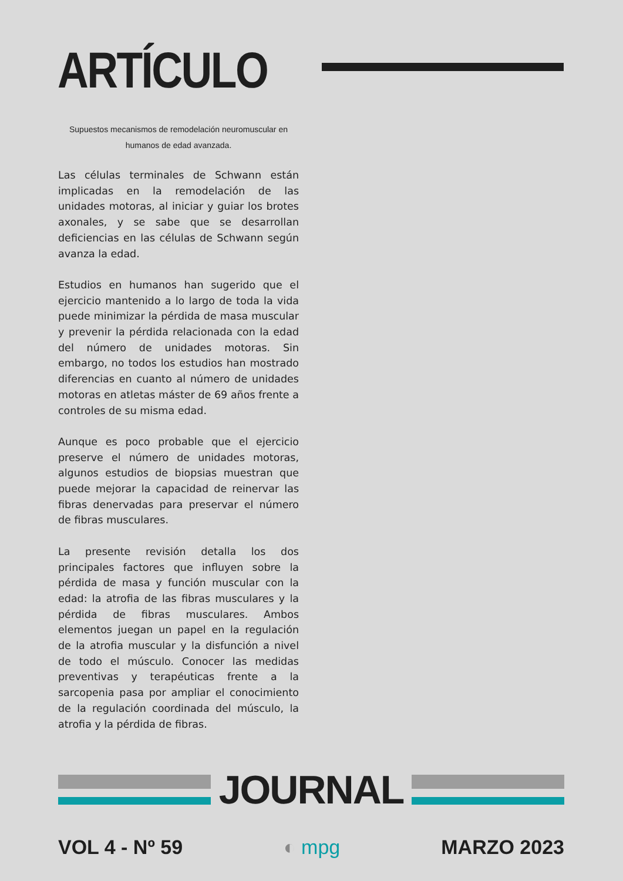ARTÍCULO
Supuestos mecanismos de remodelación neuromuscular en humanos de edad avanzada.
Las células terminales de Schwann están implicadas en la remodelación de las unidades motoras, al iniciar y guiar los brotes axonales, y se sabe que se desarrollan deficiencias en las células de Schwann según avanza la edad.
Estudios en humanos han sugerido que el ejercicio mantenido a lo largo de toda la vida puede minimizar la pérdida de masa muscular y prevenir la pérdida relacionada con la edad del número de unidades motoras. Sin embargo, no todos los estudios han mostrado diferencias en cuanto al número de unidades motoras en atletas máster de 69 años frente a controles de su misma edad.
Aunque es poco probable que el ejercicio preserve el número de unidades motoras, algunos estudios de biopsias muestran que puede mejorar la capacidad de reinervar las fibras denervadas para preservar el número de fibras musculares.
La presente revisión detalla los dos principales factores que influyen sobre la pérdida de masa y función muscular con la edad: la atrofia de las fibras musculares y la pérdida de fibras musculares. Ambos elementos juegan un papel en la regulación de la atrofia muscular y la disfunción a nivel de todo el músculo. Conocer las medidas preventivas y terapéuticas frente a la sarcopenia pasa por ampliar el conocimiento de la regulación coordinada del músculo, la atrofia y la pérdida de fibras.
JOURNAL
VOL 4 - Nº 59 ◐ mpg MARZO 2023